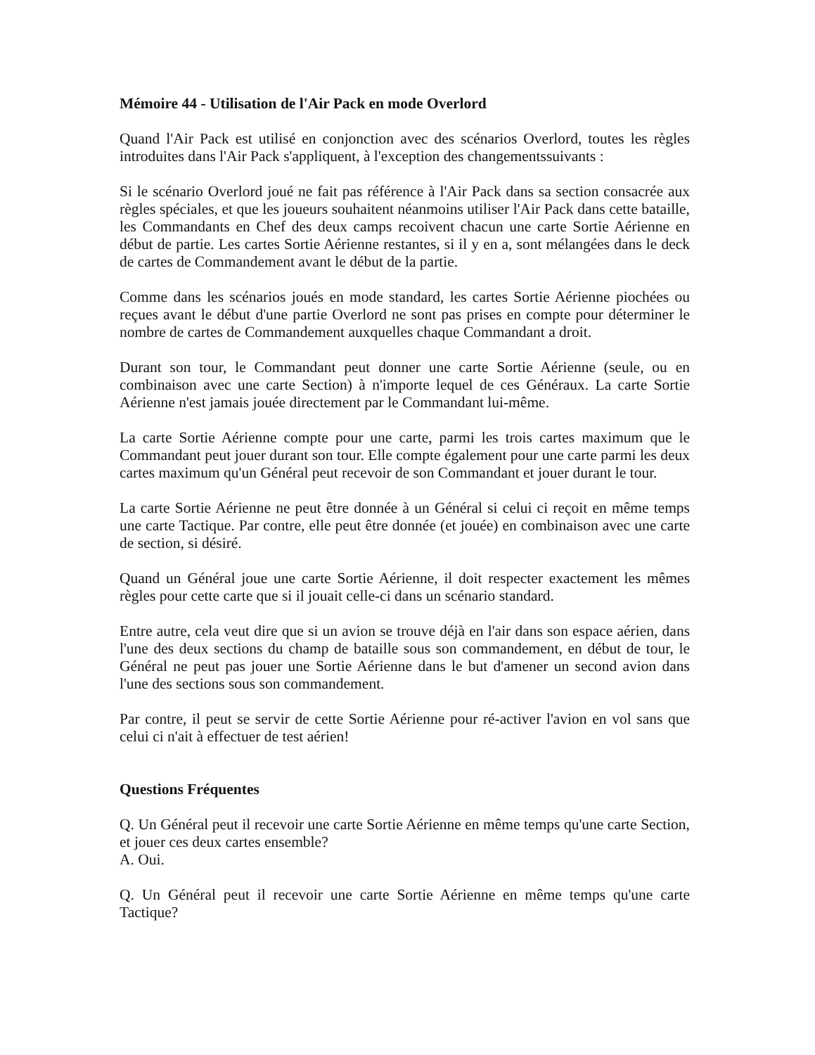Mémoire 44 - Utilisation de l'Air Pack en mode Overlord
Quand l'Air Pack est utilisé en conjonction avec des scénarios Overlord, toutes les règles introduites dans l'Air Pack s'appliquent, à l'exception des changementssuivants :
Si le scénario Overlord joué ne fait pas référence à l'Air Pack dans sa section consacrée aux règles spéciales, et que les joueurs souhaitent néanmoins utiliser l'Air Pack dans cette bataille, les Commandants en Chef des deux camps recoivent chacun une carte Sortie Aérienne en début de partie. Les cartes Sortie Aérienne restantes, si il y en a, sont mélangées dans le deck de cartes de Commandement avant le début de la partie.
Comme dans les scénarios joués en mode standard, les cartes Sortie Aérienne piochées ou reçues avant le début d'une partie Overlord ne sont pas prises en compte pour déterminer le nombre de cartes de Commandement auxquelles chaque Commandant a droit.
Durant son tour, le Commandant peut donner une carte Sortie Aérienne (seule, ou en combinaison avec une carte Section) à n'importe lequel de ces Généraux. La carte Sortie Aérienne n'est jamais jouée directement par le Commandant lui-même.
La carte Sortie Aérienne compte pour une carte, parmi les trois cartes maximum que le Commandant peut jouer durant son tour. Elle compte également pour une carte parmi les deux cartes maximum qu'un Général peut recevoir de son Commandant et jouer durant le tour.
La carte Sortie Aérienne ne peut être donnée à un Général si celui ci reçoit en même temps une carte Tactique. Par contre, elle peut être donnée (et jouée) en combinaison avec une carte de section, si désiré.
Quand un Général joue une carte Sortie Aérienne, il doit respecter exactement les mêmes règles pour cette carte que si il jouait celle-ci dans un scénario standard.
Entre autre, cela veut dire que si un avion se trouve déjà en l'air dans son espace aérien, dans l'une des deux sections du champ de bataille sous son commandement, en début de tour, le Général ne peut pas jouer une Sortie Aérienne dans le but d'amener un second avion dans l'une des sections sous son commandement.
Par contre, il peut se servir de cette Sortie Aérienne pour ré-activer l'avion en vol sans que celui ci n'ait à effectuer de test aérien!
Questions Fréquentes
Q. Un Général peut il recevoir une carte Sortie Aérienne en même temps qu'une carte Section, et jouer ces deux cartes ensemble?
A. Oui.
Q. Un Général peut il recevoir une carte Sortie Aérienne en même temps qu'une carte Tactique?